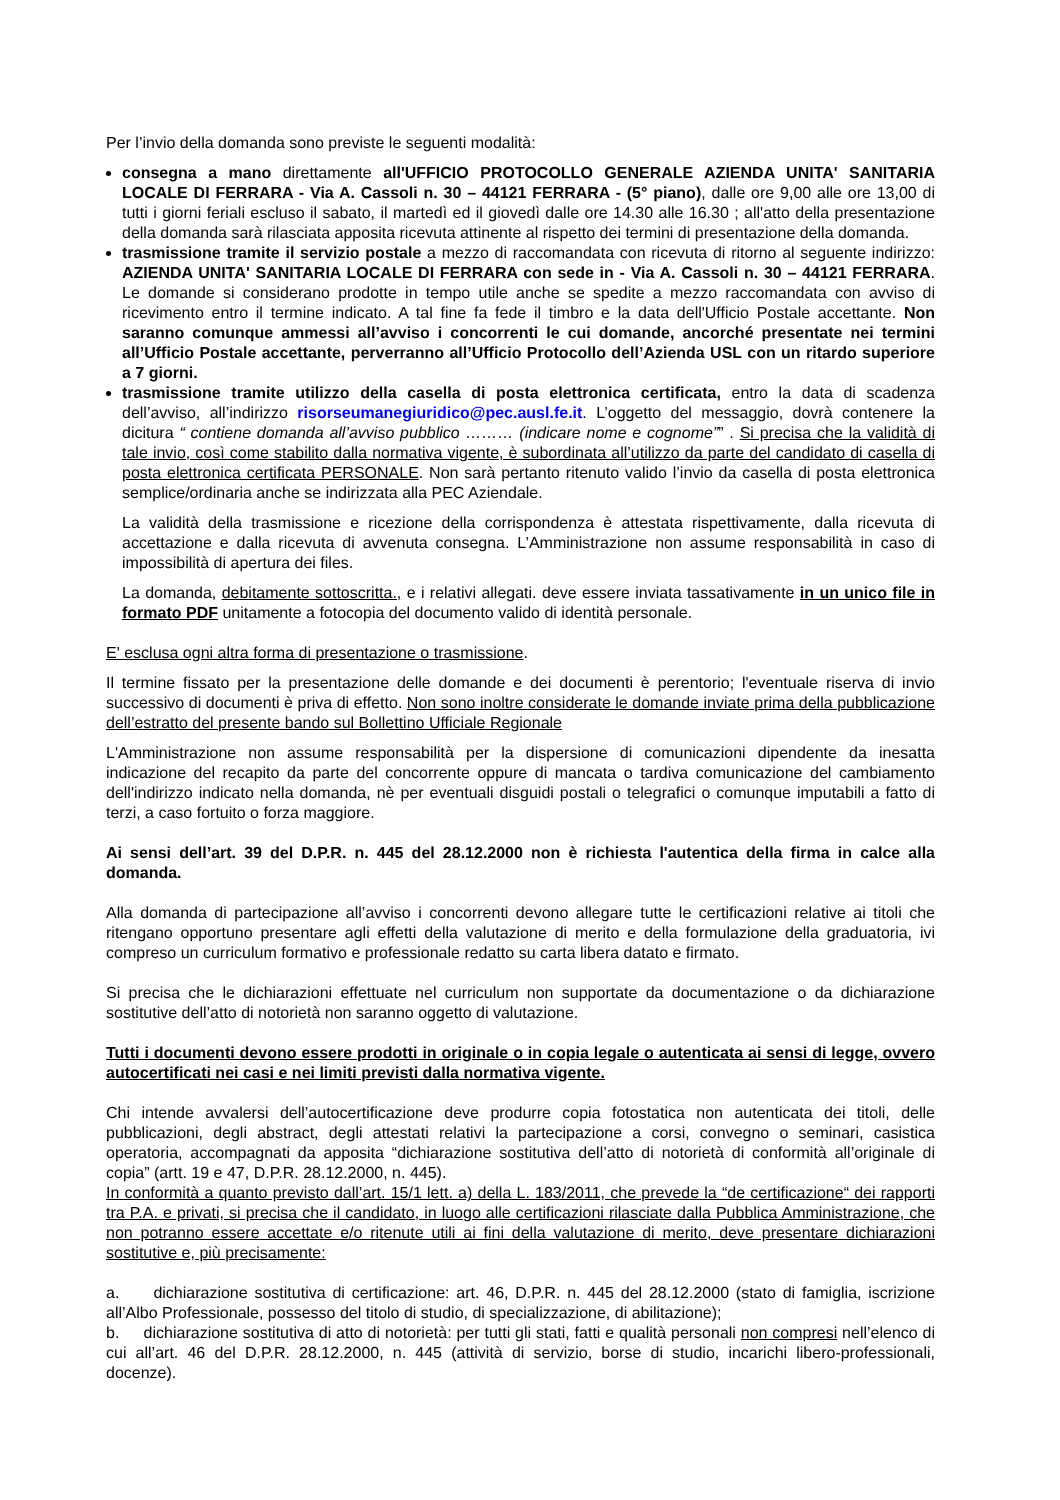Per l’invio della domanda sono previste le seguenti modalità:
consegna a mano direttamente all'UFFICIO PROTOCOLLO GENERALE AZIENDA UNITA' SANITARIA LOCALE DI FERRARA - Via A. Cassoli n. 30 – 44121 FERRARA - (5° piano), dalle ore 9,00 alle ore 13,00 di tutti i giorni feriali escluso il sabato, il martedì ed il giovedì dalle ore 14.30 alle 16.30 ; all'atto della presentazione della domanda sarà rilasciata apposita ricevuta attinente al rispetto dei termini di presentazione della domanda.
trasmissione tramite il servizio postale a mezzo di raccomandata con ricevuta di ritorno al seguente indirizzo: AZIENDA UNITA' SANITARIA LOCALE DI FERRARA con sede in - Via A. Cassoli n. 30 – 44121 FERRARA. Le domande si considerano prodotte in tempo utile anche se spedite a mezzo raccomandata con avviso di ricevimento entro il termine indicato. A tal fine fa fede il timbro e la data dell'Ufficio Postale accettante. Non saranno comunque ammessi all’avviso i concorrenti le cui domande, ancorché presentate nei termini all’Ufficio Postale accettante, perverranno all’Ufficio Protocollo dell’Azienda USL con un ritardo superiore a 7 giorni.
trasmissione tramite utilizzo della casella di posta elettronica certificata, entro la data di scadenza dell’avviso, all’indirizzo risorseumanegiuridico@pec.ausl.fe.it. L’oggetto del messaggio, dovrà contenere la dicitura “ contiene domanda all’avviso pubblico ……… (indicare nome e cognome”” . Si precisa che la validità di tale invio, così come stabilito dalla normativa vigente, è subordinata all’utilizzo da parte del candidato di casella di posta elettronica certificata PERSONALE. Non sarà pertanto ritenuto valido l’invio da casella di posta elettronica semplice/ordinaria anche se indirizzata alla PEC Aziendale.
La validità della trasmissione e ricezione della corrispondenza è attestata rispettivamente, dalla ricevuta di accettazione e dalla ricevuta di avvenuta consegna. L’Amministrazione non assume responsabilità in caso di impossibilità di apertura dei files.
La domanda, debitamente sottoscritta., e i relativi allegati. deve essere inviata tassativamente in un unico file in formato PDF unitamente a fotocopia del documento valido di identità personale.
E' esclusa ogni altra forma di presentazione o trasmissione.
Il termine fissato per la presentazione delle domande e dei documenti è perentorio; l'eventuale riserva di invio successivo di documenti è priva di effetto. Non sono inoltre considerate le domande inviate prima della pubblicazione dell’estratto del presente bando sul Bollettino Ufficiale Regionale
L'Amministrazione non assume responsabilità per la dispersione di comunicazioni dipendente da inesatta indicazione del recapito da parte del concorrente oppure di mancata o tardiva comunicazione del cambiamento dell'indirizzo indicato nella domanda, nè per eventuali disguidi postali o telegrafici o comunque imputabili a fatto di terzi, a caso fortuito o forza maggiore.
Ai sensi dell’art. 39 del D.P.R. n. 445 del 28.12.2000 non è richiesta l'autentica della firma in calce alla domanda.
Alla domanda di partecipazione all’avviso i concorrenti devono allegare tutte le certificazioni relative ai titoli che ritengano opportuno presentare agli effetti della valutazione di merito e della formulazione della graduatoria, ivi compreso un curriculum formativo e professionale redatto su carta libera datato e firmato.
Si precisa che le dichiarazioni effettuate nel curriculum non supportate da documentazione o da dichiarazione sostitutive dell’atto di notorietà non saranno oggetto di valutazione.
Tutti i documenti devono essere prodotti in originale o in copia legale o autenticata ai sensi di legge, ovvero autocertificati nei casi e nei limiti previsti dalla normativa vigente.
Chi intende avvalersi dell’autocertificazione deve produrre copia fotostatica non autenticata dei titoli, delle pubblicazioni, degli abstract, degli attestati relativi la partecipazione a corsi, convegno o seminari, casistica operatoria, accompagnati da apposita “dichiarazione sostitutiva dell’atto di notorietà di conformità all’originale di copia” (artt. 19 e 47, D.P.R. 28.12.2000, n. 445).
In conformità a quanto previsto dall’art. 15/1 lett. a) della L. 183/2011, che prevede la “de certificazione“ dei rapporti tra P.A. e privati, si precisa che il candidato, in luogo alle certificazioni rilasciate dalla Pubblica Amministrazione, che non potranno essere accettate e/o ritenute utili ai fini della valutazione di merito, deve presentare dichiarazioni sostitutive e, più precisamente:
a. dichiarazione sostitutiva di certificazione: art. 46, D.P.R. n. 445 del 28.12.2000 (stato di famiglia, iscrizione all’Albo Professionale, possesso del titolo di studio, di specializzazione, di abilitazione);
b. dichiarazione sostitutiva di atto di notorietà: per tutti gli stati, fatti e qualità personali non compresi nell’elenco di cui all’art. 46 del D.P.R. 28.12.2000, n. 445 (attività di servizio, borse di studio, incarichi libero-professionali, docenze).